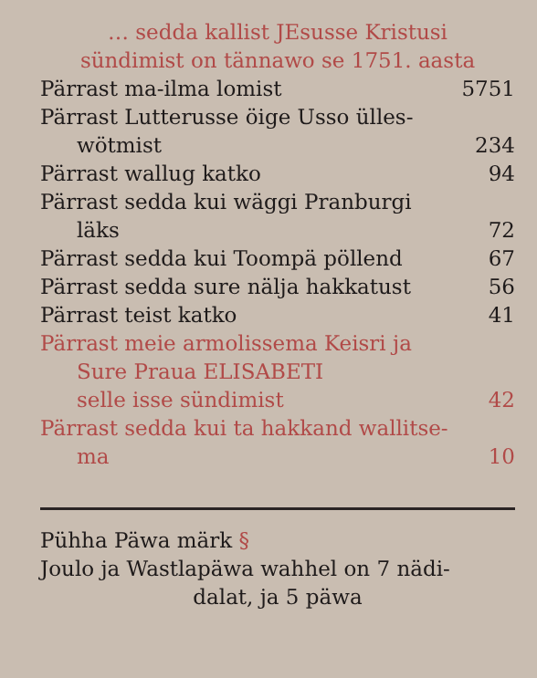… sedda kallist JEsusse Kristusi
sündimist on tännawo se 1751. aasta
Pärrast ma-ilma lomist 5751
Pärrast Lutterusse öige Usso ülles-
wötmist 234
Pärrast wallug katko 94
Pärrast sedda kui wäggi Pranburgi
läks 72
Pärrast sedda kui Toompä pöllend 67
Pärrast sedda sure nälja hakkatust 56
Pärrast teist katko 41
Pärrast meie armolissema Keisri ja
Sure Praua ELISABETI
selle isse sündimist 42
Pärrast sedda kui ta hakkand wallitse-
ma 10
Pühha Päwa märk §
Joulo ja Wastlapäwa wahhel on 7 nädi-
dalat, ja 5 päwa